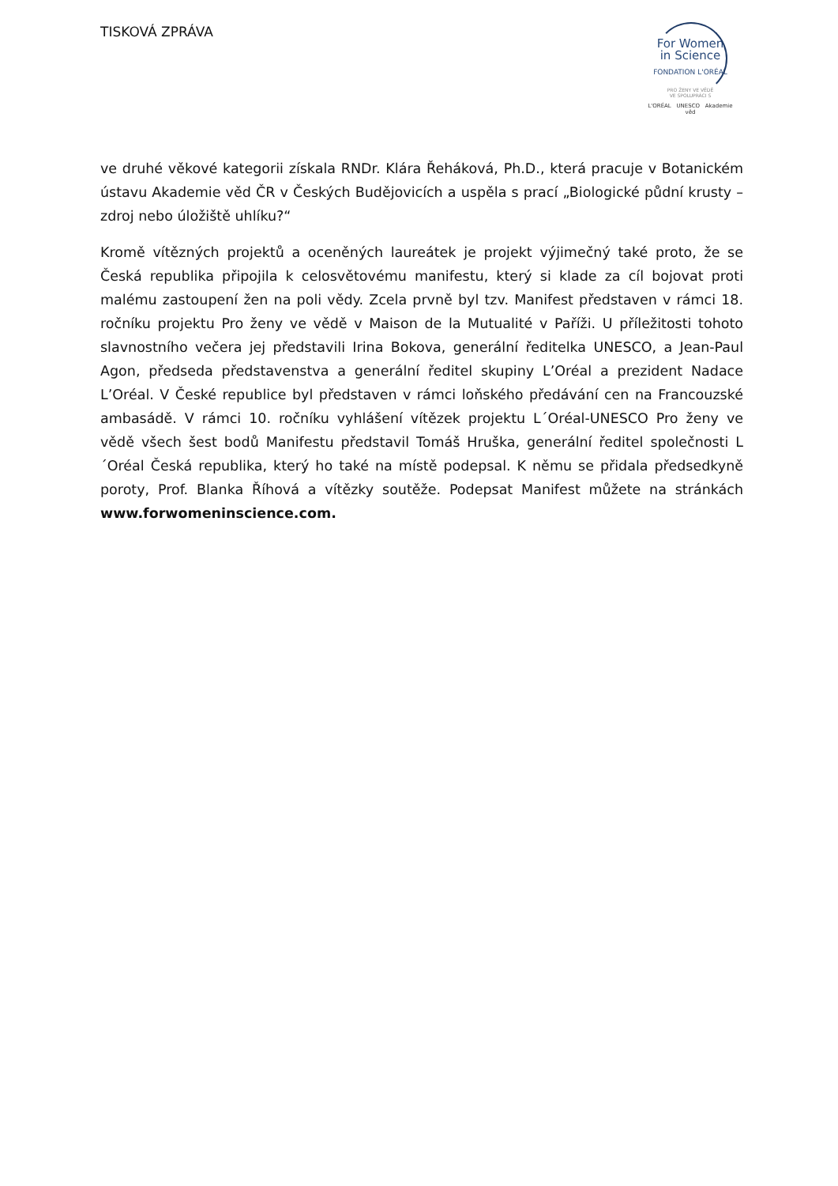TISKOVÁ ZPRÁVA
For Women
in Science
FONDATION L'ORÉAL
PRO ŽENY VE VĚDĚ
VE SPOLUPRÁCI S
L'ORÉAL UNESCO Akademie věd
ve druhé věkové kategorii získala RNDr. Klára Řeháková, Ph.D., která pracuje v Botanickém ústavu Akademie věd ČR v Českých Budějovicích a uspěla s prací „Biologické půdní krusty – zdroj nebo úložiště uhlíku?“
Kromě vítězných projektů a oceněných laureátek je projekt výjimečný také proto, že se Česká republika připojila k celosvětovému manifestu, který si klade za cíl bojovat proti malému zastoupení žen na poli vědy. Zcela prvně byl tzv. Manifest představen v rámci 18. ročníku projektu Pro ženy ve vědě v Maison de la Mutualité v Paříži. U příležitosti tohoto slavnostního večera jej představili Irina Bokova, generální ředitelka UNESCO, a Jean-Paul Agon, předseda představenstva a generální ředitel skupiny L’Oréal a prezident Nadace L’Oréal. V České republice byl představen v rámci loňského předávání cen na Francouzské ambasádě. V rámci 10. ročníku vyhlášení vítězek projektu L´Oréal-UNESCO Pro ženy ve vědě všech šest bodů Manifestu představil Tomáš Hruška, generální ředitel společnosti L´Oréal Česká republika, který ho také na místě podepsal. K němu se přidala předsedkyně poroty, Prof. Blanka Říhová a vítězky soutěže. Podepsat Manifest můžete na stránkách www.forwomeninscience.com.